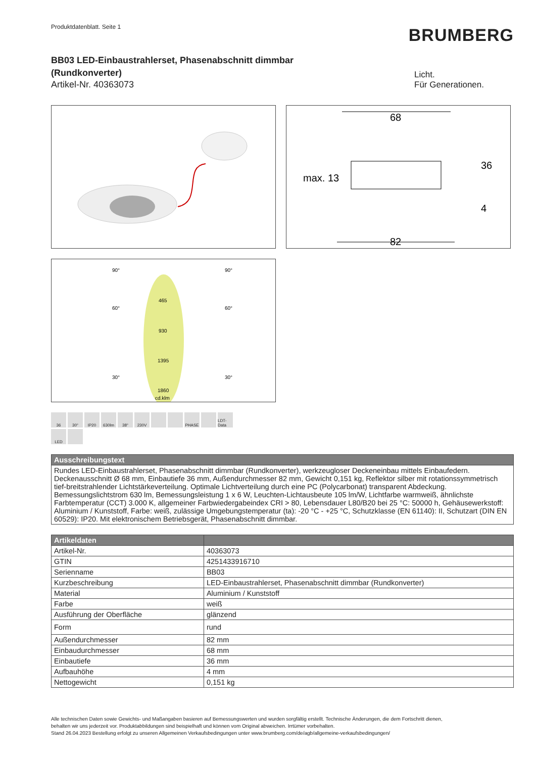Produktdatenblatt. Seite 1
BRUMBERG
BB03 LED-Einbaustrahlerset, Phasenabschnitt dimmbar (Rundkonverter)
Artikel-Nr. 40363073
Licht.
Für Generationen.
68
82
max. 13
36
4
90°
90°
60°
60°
30°
30°
465
930
1395
1860
cd.klm
36 30° IP20 630lm 38° 230V PHASE LDT-Data LED
| Ausschreibungstext |
| --- |
| Rundes LED-Einbaustrahlerset, Phasenabschnitt dimmbar (Rundkonverter), werkzeugloser Deckeneinbau mittels Einbaufedern. Deckenausschnitt Ø 68 mm, Einbautiefe 36 mm, Außendurchmesser 82 mm, Gewicht 0,151 kg, Reflektor silber mit rotationssymmetrisch tief-breitstrahlender Lichtstärkeverteilung. Optimale Lichtverteilung durch eine PC (Polycarbonat) transparent Abdeckung. Bemessungslichtstrom 630 lm, Bemessungsleistung 1 x 6 W, Leuchten-Lichtausbeute 105 lm/W, Lichtfarbe warmweiß, ähnlichste Farbtemperatur (CCT) 3.000 K, allgemeiner Farbwiedergabeindex CRI > 80, Lebensdauer L80/B20 bei 25 °C: 50000 h, Gehäusewerkstoff: Aluminium / Kunststoff, Farbe: weiß, zulässige Umgebungstemperatur (ta): -20 °C - +25 °C, Schutzklasse (EN 61140): II, Schutzart (DIN EN 60529): IP20. Mit elektronischem Betriebsgerät, Phasenabschnitt dimmbar. |
| Artikeldaten | |
| --- | --- |
| Artikel-Nr. | 40363073 |
| GTIN | 4251433916710 |
| Serienname | BB03 |
| Kurzbeschreibung | LED-Einbaustrahlerset, Phasenabschnitt dimmbar (Rundkonverter) |
| Material | Aluminium / Kunststoff |
| Farbe | weiß |
| Ausführung der Oberfläche | glänzend |
| Form | rund |
| Außendurchmesser | 82 mm |
| Einbaudurchmesser | 68 mm |
| Einbautiefe | 36 mm |
| Aufbauhöhe | 4 mm |
| Nettogewicht | 0,151 kg |
Alle technischen Daten sowie Gewichts- und Maßangaben basieren auf Bemessungswerten und wurden sorgfältig erstellt. Technische Änderungen, die dem Fortschritt dienen,
behalten wir uns jederzeit vor. Produktabbildungen sind beispielhaft und können vom Original abweichen. Irrtümer vorbehalten.
Stand 26.04.2023 Bestellung erfolgt zu unseren Allgemeinen Verkaufsbedingungen unter www.brumberg.com/de/agb/allgemeine-verkaufsbedingungen/